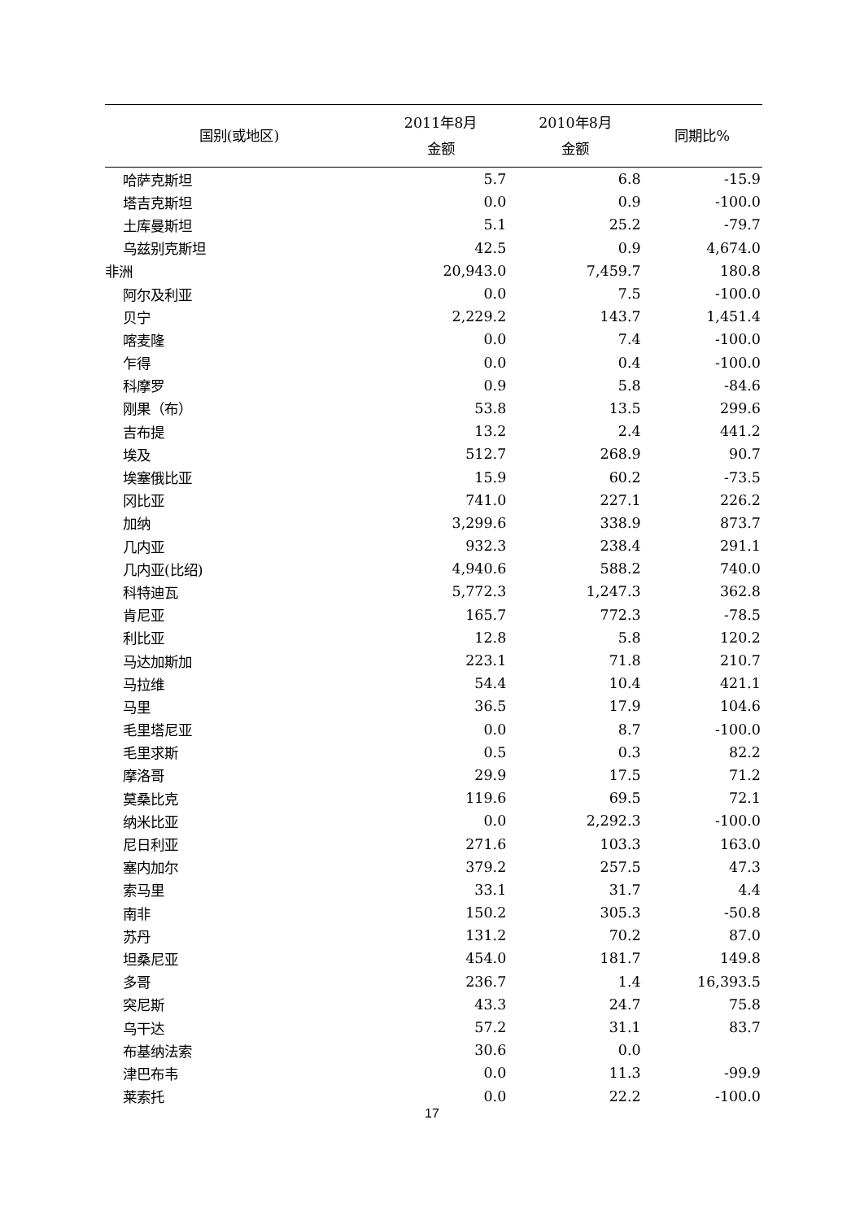| 国别(或地区) | 2011年8月 金额 | 2010年8月 金额 | 同期比% |
| --- | --- | --- | --- |
| 哈萨克斯坦 | 5.7 | 6.8 | -15.9 |
| 塔吉克斯坦 | 0.0 | 0.9 | -100.0 |
| 土库曼斯坦 | 5.1 | 25.2 | -79.7 |
| 乌兹别克斯坦 | 42.5 | 0.9 | 4,674.0 |
| 非洲 | 20,943.0 | 7,459.7 | 180.8 |
| 阿尔及利亚 | 0.0 | 7.5 | -100.0 |
| 贝宁 | 2,229.2 | 143.7 | 1,451.4 |
| 喀麦隆 | 0.0 | 7.4 | -100.0 |
| 乍得 | 0.0 | 0.4 | -100.0 |
| 科摩罗 | 0.9 | 5.8 | -84.6 |
| 刚果（布） | 53.8 | 13.5 | 299.6 |
| 吉布提 | 13.2 | 2.4 | 441.2 |
| 埃及 | 512.7 | 268.9 | 90.7 |
| 埃塞俄比亚 | 15.9 | 60.2 | -73.5 |
| 冈比亚 | 741.0 | 227.1 | 226.2 |
| 加纳 | 3,299.6 | 338.9 | 873.7 |
| 几内亚 | 932.3 | 238.4 | 291.1 |
| 几内亚(比绍) | 4,940.6 | 588.2 | 740.0 |
| 科特迪瓦 | 5,772.3 | 1,247.3 | 362.8 |
| 肯尼亚 | 165.7 | 772.3 | -78.5 |
| 利比亚 | 12.8 | 5.8 | 120.2 |
| 马达加斯加 | 223.1 | 71.8 | 210.7 |
| 马拉维 | 54.4 | 10.4 | 421.1 |
| 马里 | 36.5 | 17.9 | 104.6 |
| 毛里塔尼亚 | 0.0 | 8.7 | -100.0 |
| 毛里求斯 | 0.5 | 0.3 | 82.2 |
| 摩洛哥 | 29.9 | 17.5 | 71.2 |
| 莫桑比克 | 119.6 | 69.5 | 72.1 |
| 纳米比亚 | 0.0 | 2,292.3 | -100.0 |
| 尼日利亚 | 271.6 | 103.3 | 163.0 |
| 塞内加尔 | 379.2 | 257.5 | 47.3 |
| 索马里 | 33.1 | 31.7 | 4.4 |
| 南非 | 150.2 | 305.3 | -50.8 |
| 苏丹 | 131.2 | 70.2 | 87.0 |
| 坦桑尼亚 | 454.0 | 181.7 | 149.8 |
| 多哥 | 236.7 | 1.4 | 16,393.5 |
| 突尼斯 | 43.3 | 24.7 | 75.8 |
| 乌干达 | 57.2 | 31.1 | 83.7 |
| 布基纳法索 | 30.6 | 0.0 | |
| 津巴布韦 | 0.0 | 11.3 | -99.9 |
| 莱索托 | 0.0 | 22.2 | -100.0 |
17